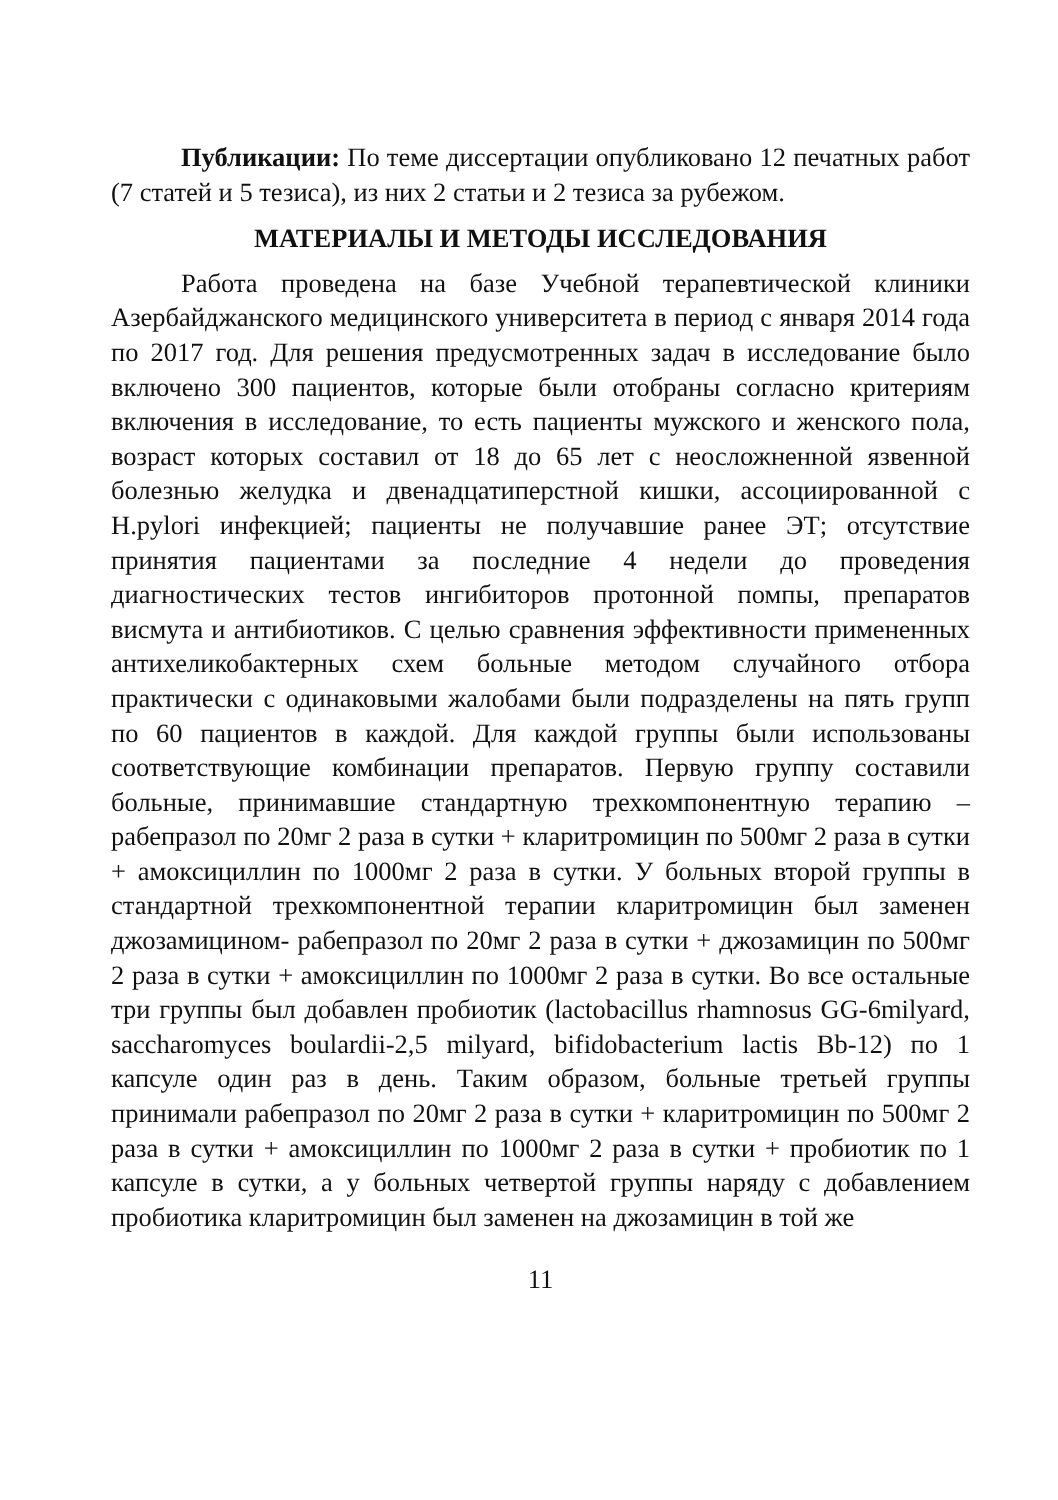Публикации: По теме диссертации опубликовано 12 печатных работ (7 статей и 5 тезиса), из них 2 статьи и 2 тезиса за рубежом.
МАТЕРИАЛЫ И МЕТОДЫ ИССЛЕДОВАНИЯ
Работа проведена на базе Учебной терапевтической клиники Азербайджанского медицинского университета в период с января 2014 года по 2017 год. Для решения предусмотренных задач в исследование было включено 300 пациентов, которые были отобраны согласно критериям включения в исследование, то есть пациенты мужского и женского пола, возраст которых составил от 18 до 65 лет с неосложненной язвенной болезнью желудка и двенадцатиперстной кишки, ассоциированной с H.pylori инфекцией; пациенты не получавшие ранее ЭТ; отсутствие принятия пациентами за последние 4 недели до проведения диагностических тестов ингибиторов протонной помпы, препаратов висмута и антибиотиков. С целью сравнения эффективности примененных антихеликобактерных схем больные методом случайного отбора практически с одинаковыми жалобами были подразделены на пять групп по 60 пациентов в каждой. Для каждой группы были использованы соответствующие комбинации препаратов. Первую группу составили больные, принимавшие стандартную трехкомпонентную терапию – рабепразол по 20мг 2 раза в сутки + кларитромицин по 500мг 2 раза в сутки + амоксициллин по 1000мг 2 раза в сутки. У больных второй группы в стандартной трехкомпонентной терапии кларитромицин был заменен джозамицином- рабепразол по 20мг 2 раза в сутки + джозамицин по 500мг 2 раза в сутки + амоксициллин по 1000мг 2 раза в сутки. Во все остальные три группы был добавлен пробиотик (lactobacillus rhamnosus GG-6milyard, saccharomyces boulardii-2,5 milyard, bifidobacterium lactis Bb-12) по 1 капсуле один раз в день. Таким образом, больные третьей группы принимали рабепразол по 20мг 2 раза в сутки + кларитромицин по 500мг 2 раза в сутки + амоксициллин по 1000мг 2 раза в сутки + пробиотик по 1 капсуле в сутки, а у больных четвертой группы наряду с добавлением пробиотика кларитромицин был заменен на джозамицин в той же
11